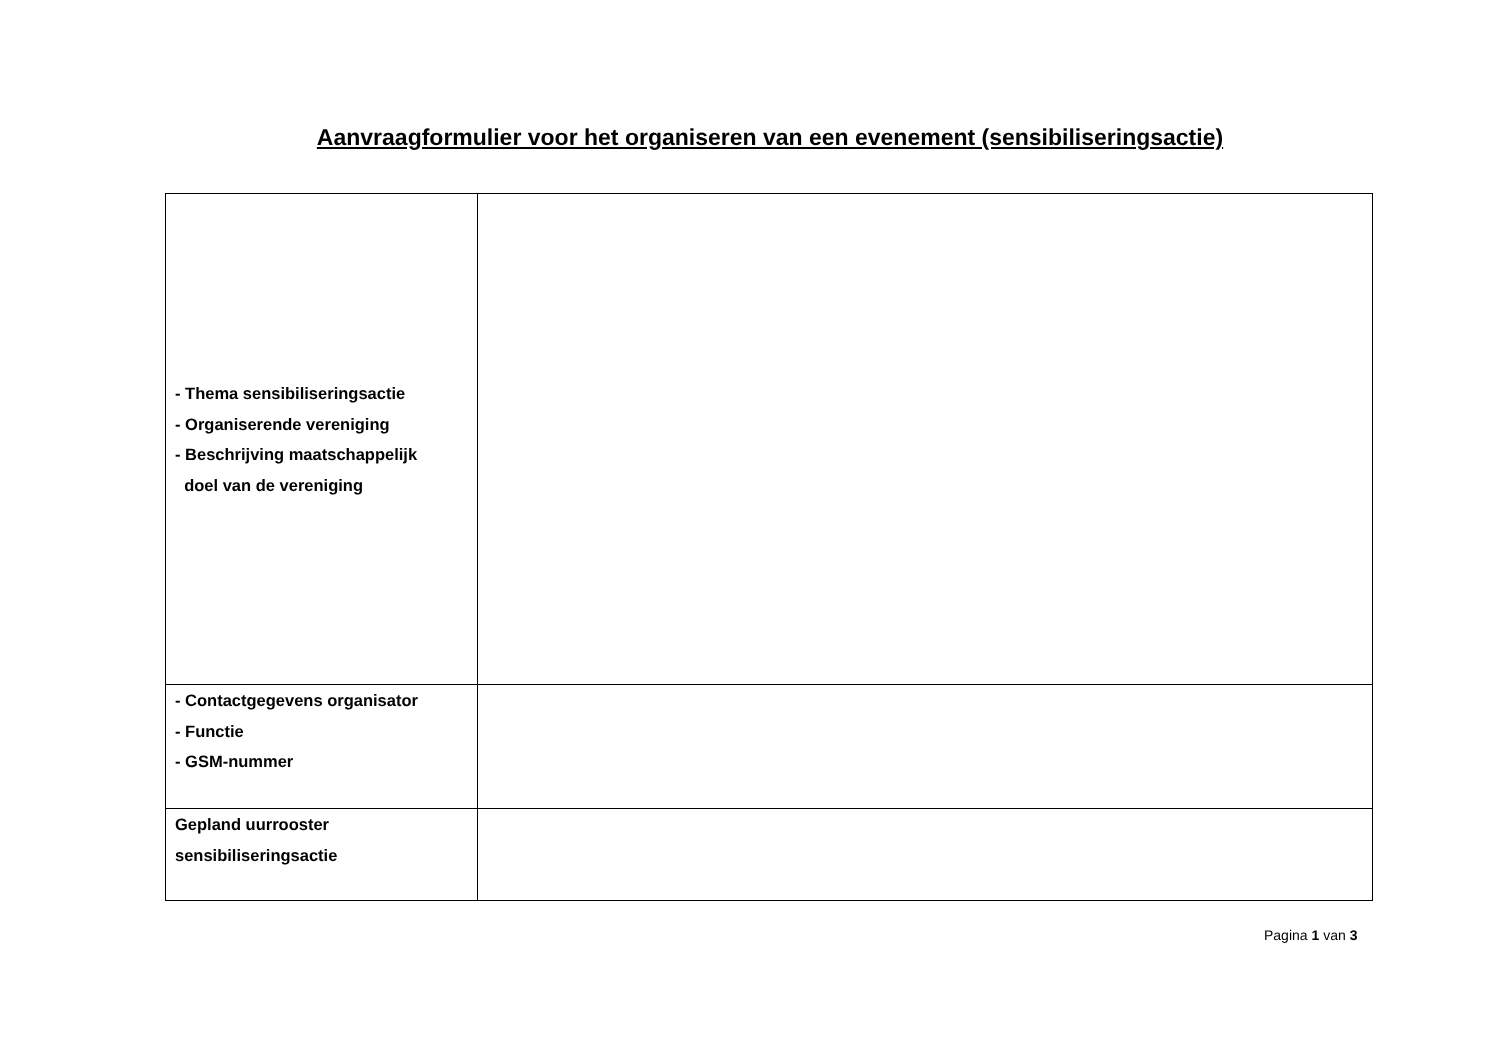Aanvraagformulier voor het organiseren van een evenement (sensibiliseringsactie)
| - Thema sensibiliseringsactie - Organiserende vereniging - Beschrijving maatschappelijk doel van de vereniging | |
| - Contactgegevens organisator - Functie - GSM-nummer | |
| Gepland uurrooster sensibiliseringsactie | |
Pagina 1 van 3